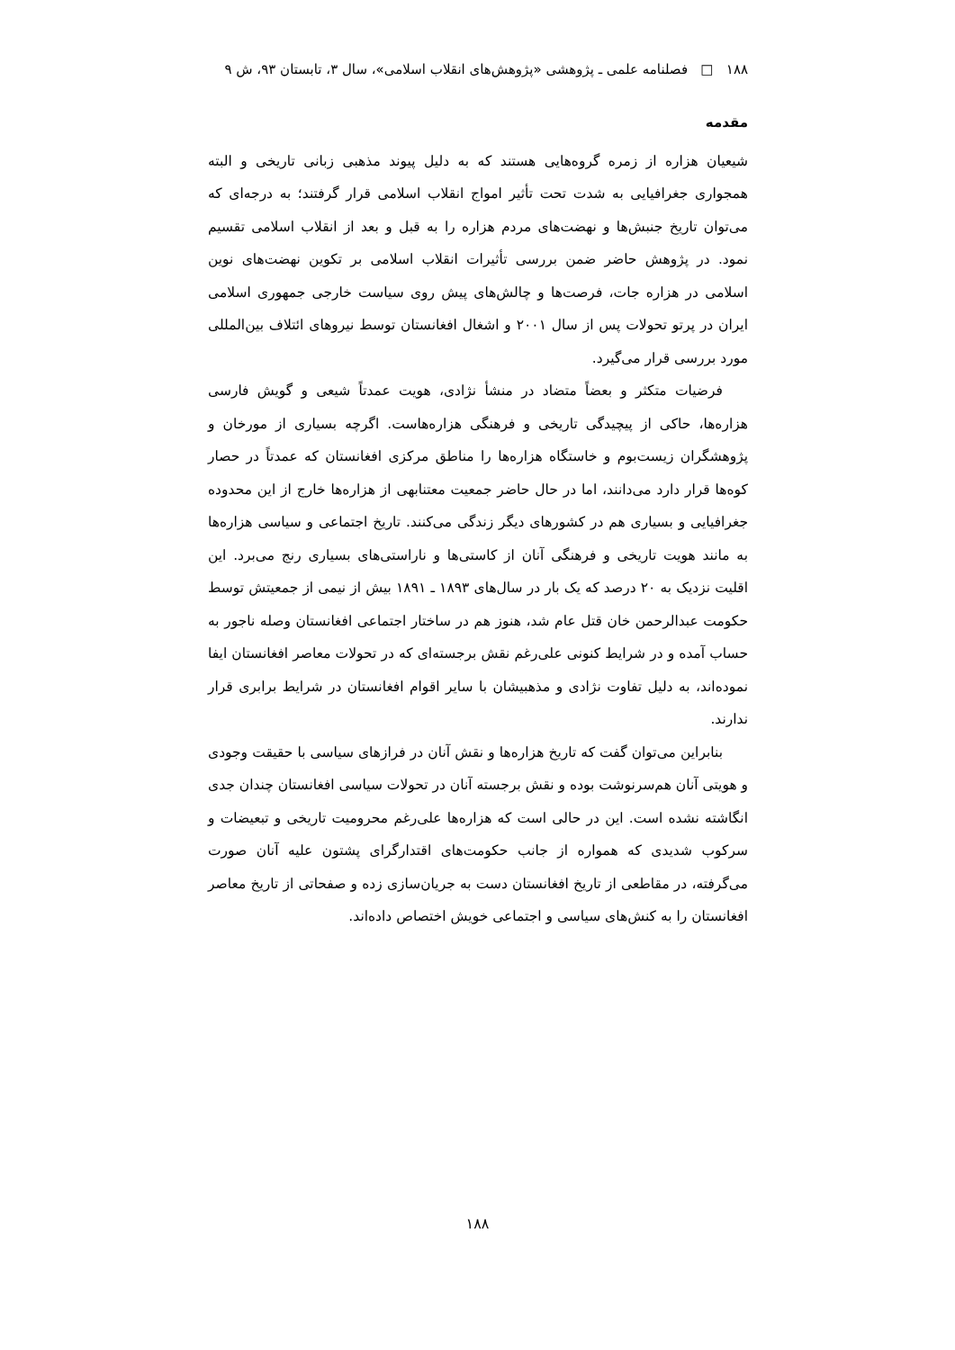۱۸۸ □ فصلنامه علمی ـ پژوهشی «پژوهش‌های انقلاب اسلامی»، سال ۳، تابستان ۹۳، ش ۹
مقدمه
شیعیان هزاره از زمره گروه‌هایی هستند که به دلیل پیوند مذهبی زبانی تاریخی و البته همجواری جغرافیایی به شدت تحت تأثیر امواج انقلاب اسلامی قرار گرفتند؛ به درجه‌ای که می‌توان تاریخ جنبش‌ها و نهضت‌های مردم هزاره را به قبل و بعد از انقلاب اسلامی تقسیم نمود. در پژوهش حاضر ضمن بررسی تأثیرات انقلاب اسلامی بر تکوین نهضت‌های نوین اسلامی در هزاره جات، فرصت‌ها و چالش‌های پیش روی سیاست خارجی جمهوری اسلامی ایران در پرتو تحولات پس از سال ۲۰۰۱ و اشغال افغانستان توسط نیروهای ائتلاف بین‌المللی مورد بررسی قرار می‌گیرد.
فرضیات متکثر و بعضاً متضاد در منشأ نژادی، هویت عمدتاً شیعی و گویش فارسی هزاره‌ها، حاکی از پیچیدگی تاریخی و فرهنگی هزاره‌هاست. اگرچه بسیاری از مورخان و پژوهشگران زیست‌بوم و خاستگاه هزاره‌ها را مناطق مرکزی افغانستان که عمدتاً در حصار کوه‌ها قرار دارد می‌دانند، اما در حال حاضر جمعیت معتنابهی از هزاره‌ها خارج از این محدوده جغرافیایی و بسیاری هم در کشورهای دیگر زندگی می‌کنند. تاریخ اجتماعی و سیاسی هزاره‌ها به مانند هویت تاریخی و فرهنگی آنان از کاستی‌ها و ناراستی‌های بسیاری رنج می‌برد. این اقلیت نزدیک به ۲۰ درصد که یک بار در سال‌های ۱۸۹۳ ـ ۱۸۹۱ بیش از نیمی از جمعیتش توسط حکومت عبدالرحمن خان قتل عام شد، هنوز هم در ساختار اجتماعی افغانستان وصله ناجور به حساب آمده و در شرایط کنونی علی‌رغم نقش برجسته‌ای که در تحولات معاصر افغانستان ایفا نموده‌اند، به دلیل تفاوت نژادی و مذهبیشان با سایر اقوام افغانستان در شرایط برابری قرار ندارند.
بنابراین می‌توان گفت که تاریخ هزاره‌ها و نقش آنان در فرازهای سیاسی با حقیقت وجودی و هویتی آنان هم‌سرنوشت بوده و نقش برجسته آنان در تحولات سیاسی افغانستان چندان جدی انگاشته نشده است. این در حالی است که هزاره‌ها علی‌رغم محرومیت تاریخی و تبعیضات و سرکوب شدیدی که همواره از جانب حکومت‌های اقتدارگرای پشتون علیه آنان صورت می‌گرفته، در مقاطعی از تاریخ افغانستان دست به جریان‌سازی زده و صفحاتی از تاریخ معاصر افغانستان را به کنش‌های سیاسی و اجتماعی خویش اختصاص داده‌اند.
۱۸۸